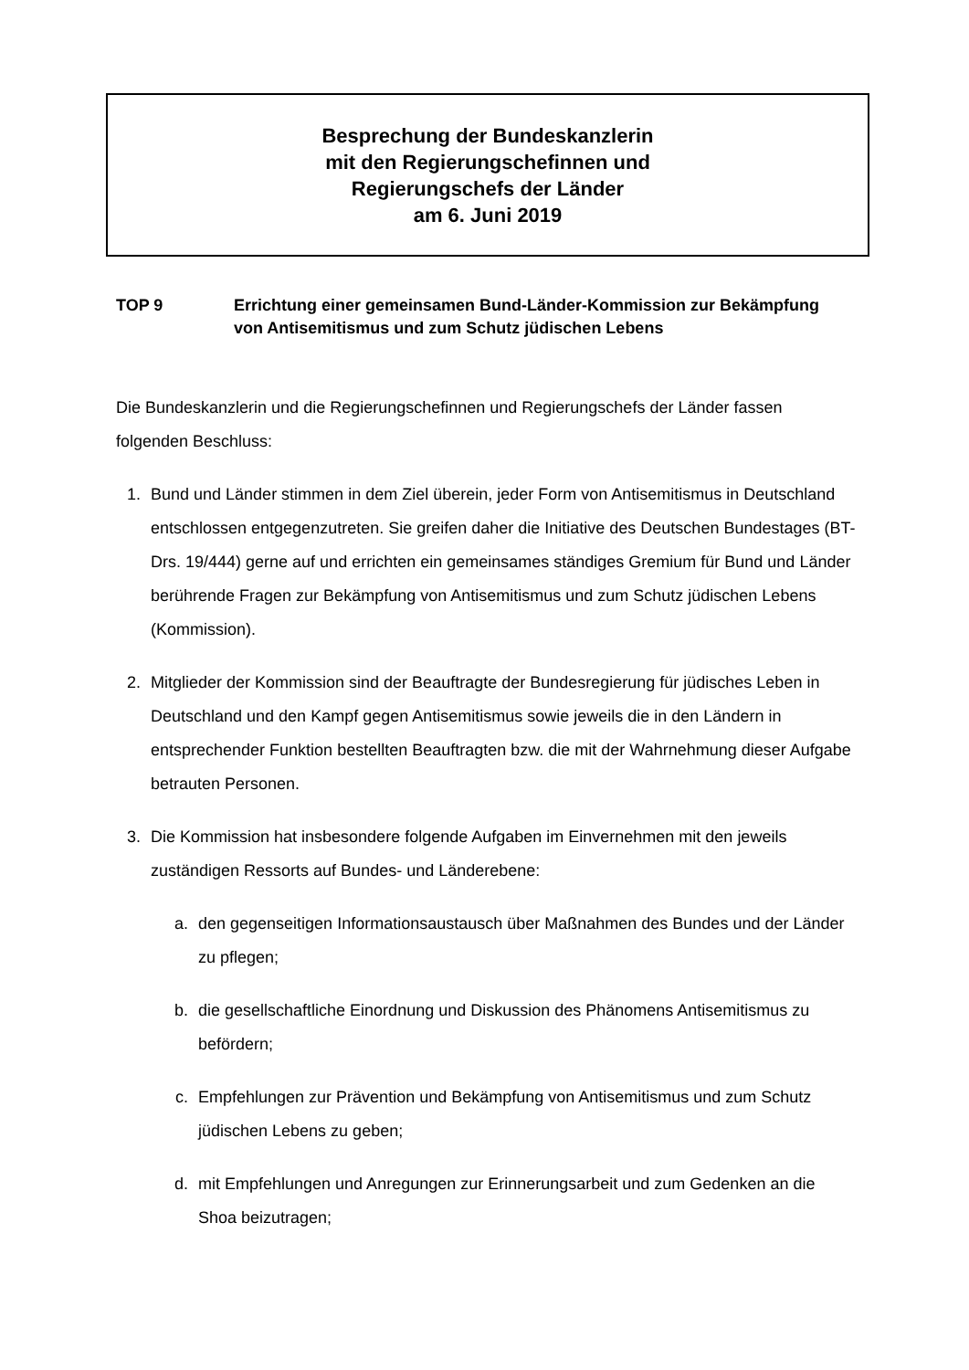Besprechung der Bundeskanzlerin
mit den Regierungschefinnen und
Regierungschefs der Länder
am 6. Juni 2019
TOP 9 Errichtung einer gemeinsamen Bund-Länder-Kommission zur Bekämpfung von Antisemitismus und zum Schutz jüdischen Lebens
Die Bundeskanzlerin und die Regierungschefinnen und Regierungschefs der Länder fassen folgenden Beschluss:
1. Bund und Länder stimmen in dem Ziel überein, jeder Form von Antisemitismus in Deutschland entschlossen entgegenzutreten. Sie greifen daher die Initiative des Deutschen Bundestages (BT-Drs. 19/444) gerne auf und errichten ein gemeinsames ständiges Gremium für Bund und Länder berührende Fragen zur Bekämpfung von Antisemitismus und zum Schutz jüdischen Lebens (Kommission).
2. Mitglieder der Kommission sind der Beauftragte der Bundesregierung für jüdisches Leben in Deutschland und den Kampf gegen Antisemitismus sowie jeweils die in den Ländern in entsprechender Funktion bestellten Beauftragten bzw. die mit der Wahrnehmung dieser Aufgabe betrauten Personen.
3. Die Kommission hat insbesondere folgende Aufgaben im Einvernehmen mit den jeweils zuständigen Ressorts auf Bundes- und Länderebene:
a. den gegenseitigen Informationsaustausch über Maßnahmen des Bundes und der Länder zu pflegen;
b. die gesellschaftliche Einordnung und Diskussion des Phänomens Antisemitismus zu befördern;
c. Empfehlungen zur Prävention und Bekämpfung von Antisemitismus und zum Schutz jüdischen Lebens zu geben;
d. mit Empfehlungen und Anregungen zur Erinnerungsarbeit und zum Gedenken an die Shoa beizutragen;